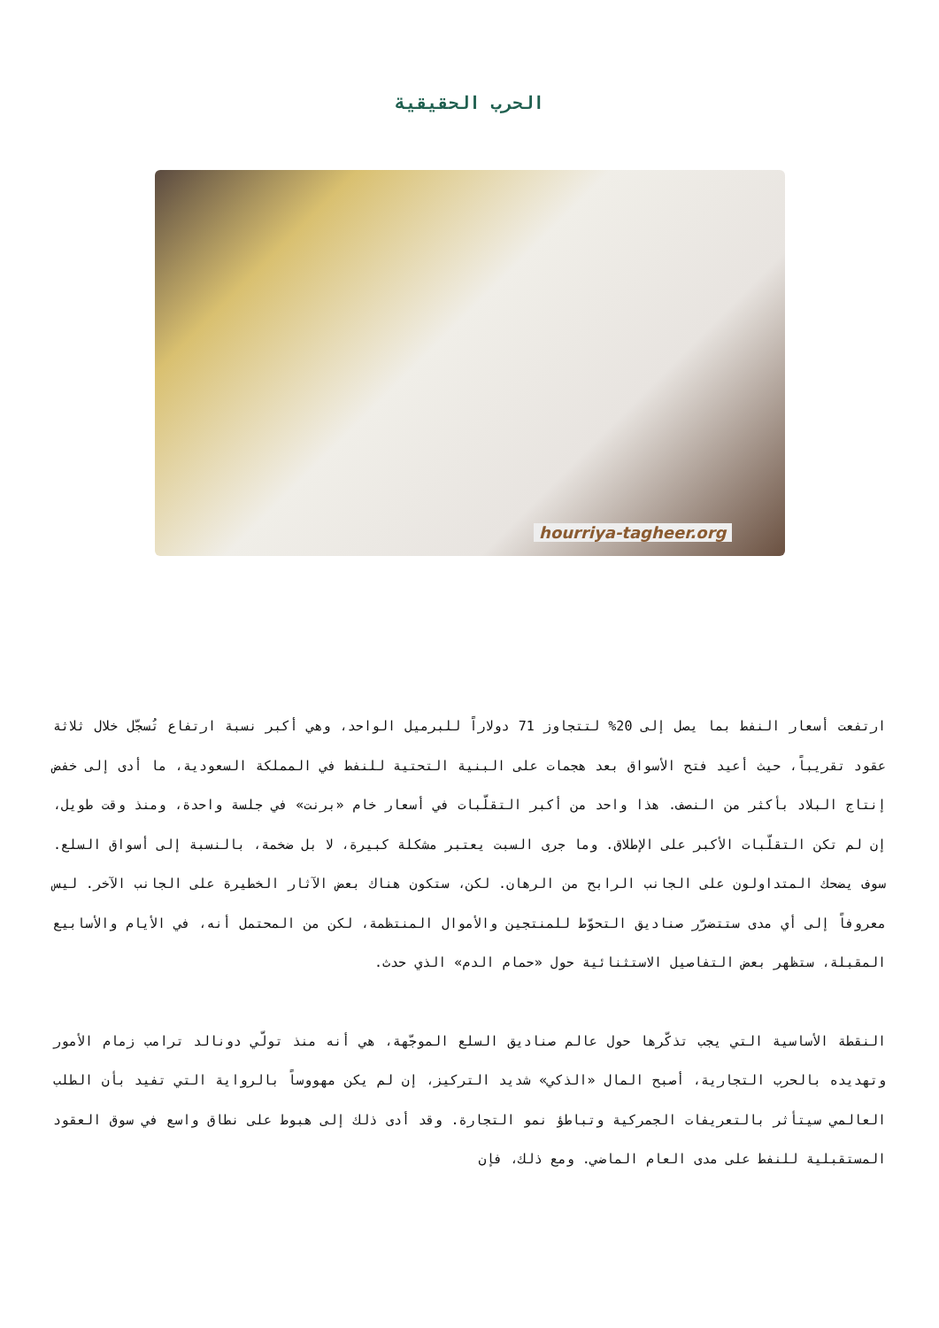الحرب الحقيقية
hourriya-tagheer.org
ارتفعت أسعار النفط بما يصل إلى 20% لتتجاوز 71 دولاراً للبرميل الواحد، وهي أكبر نسبة ارتفاع تُسجّل خلال ثلاثة عقود تقريباً، حيث أعيد فتح الأسواق بعد هجمات على البنية التحتية للنفط في المملكة السعودية، ما أدى إلى خفض إنتاج البلاد بأكثر من النصف. هذا واحد من أكبر التقلّبات في أسعار خام «برنت» في جلسة واحدة، ومنذ وقت طويل، إن لم تكن التقلّبات الأكبر على الإطلاق. وما جرى السبت يعتبر مشكلة كبيرة، لا بل ضخمة، بالنسبة إلى أسواق السلع. سوف يضحك المتداولون على الجانب الرابح من الرهان. لكن، ستكون هناك بعض الآثار الخطيرة على الجانب الآخر. ليس معروفاً إلى أي مدى ستتضرّر صناديق التحوّط للمنتجين والأموال المنتظمة، لكن من المحتمل أنه، في الأيام والأسابيع المقبلة، ستظهر بعض التفاصيل الاستثنائية حول «حمام الدم» الذي حدث.
النقطة الأساسية التي يجب تذكّرها حول عالم صناديق السلع الموجّهة، هي أنه منذ تولّي دونالد ترامب زمام الأمور وتهديده بالحرب التجارية، أصبح المال «الذكي» شديد التركيز، إن لم يكن مهووساً بالرواية التي تفيد بأن الطلب العالمي سيتأثر بالتعريفات الجمركية وتباطؤ نمو التجارة. وقد أدى ذلك إلى هبوط على نطاق واسع في سوق العقود المستقبلية للنفط على مدى العام الماضي. ومع ذلك، فإن